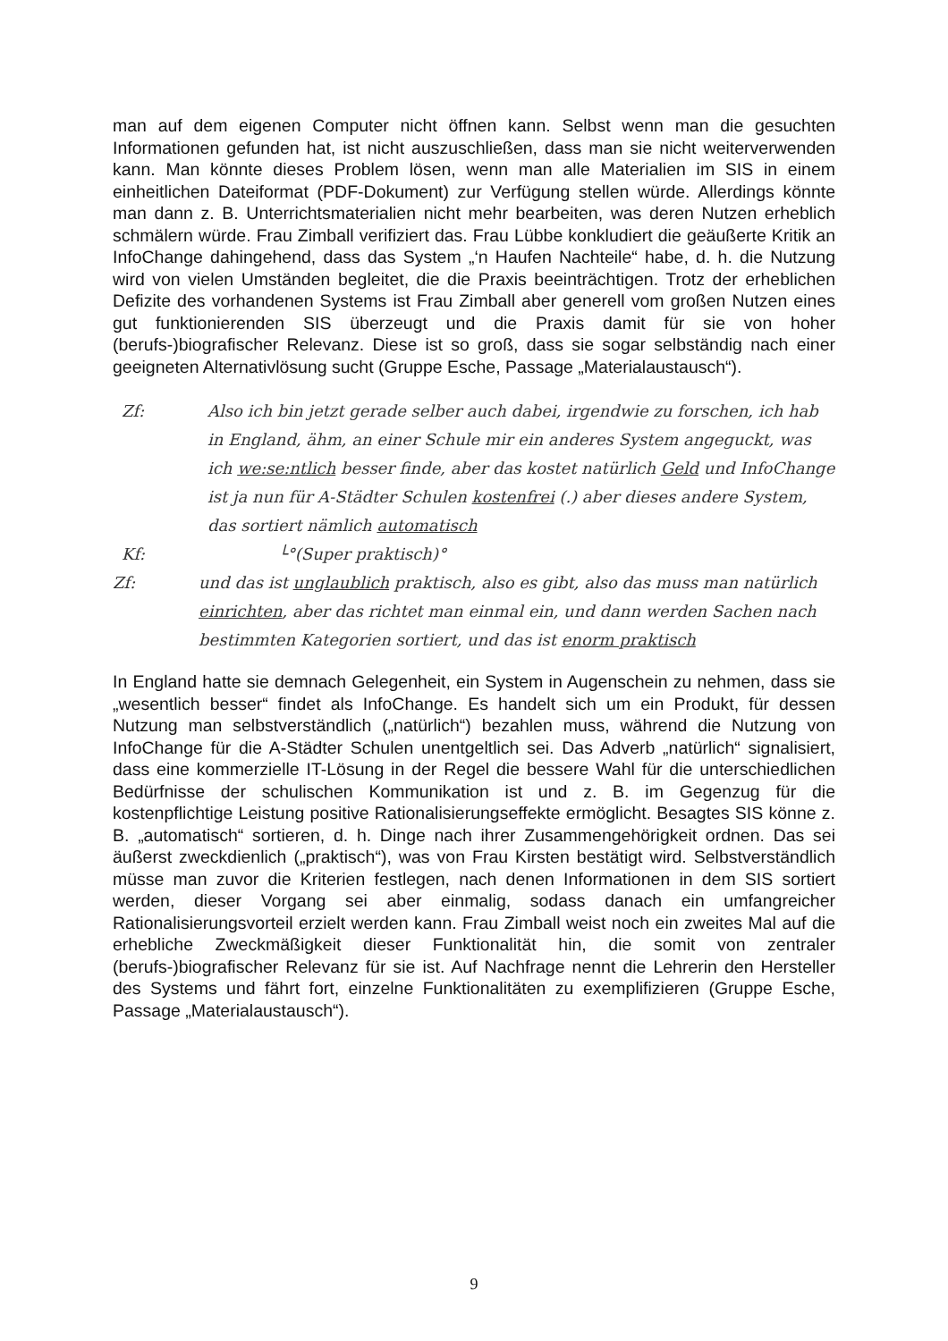man auf dem eigenen Computer nicht öffnen kann. Selbst wenn man die gesuchten Informationen gefunden hat, ist nicht auszuschließen, dass man sie nicht weiterverwenden kann. Man könnte dieses Problem lösen, wenn man alle Materialien im SIS in einem einheitlichen Dateiformat (PDF-Dokument) zur Verfügung stellen würde. Allerdings könnte man dann z. B. Unterrichtsmaterialien nicht mehr bearbeiten, was deren Nutzen erheblich schmälern würde. Frau Zimball verifiziert das. Frau Lübbe konkludiert die geäußerte Kritik an InfoChange dahingehend, dass das System „‘n Haufen Nachteile“ habe, d. h. die Nutzung wird von vielen Umständen begleitet, die die Praxis beeinträchtigen. Trotz der erheblichen Defizite des vorhandenen Systems ist Frau Zimball aber generell vom großen Nutzen eines gut funktionierenden SIS überzeugt und die Praxis damit für sie von hoher (berufs-)biografischer Relevanz. Diese ist so groß, dass sie sogar selbständig nach einer geeigneten Alternativlösung sucht (Gruppe Esche, Passage „Materialaustausch“).
Zf: Also ich bin jetzt gerade selber auch dabei, irgendwie zu forschen, ich hab in England, ähm, an einer Schule mir ein anderes System angeguckt, was ich we:se:ntlich besser finde, aber das kostet natürlich Geld und InfoChange ist ja nun für A-Städter Schulen kostenfrei (.) aber dieses andere System, das sortiert nämlich automatisch
Kf: └°(Super praktisch)°
Zf: und das ist unglaublich praktisch, also es gibt, also das muss man natürlich einrichten, aber das richtet man einmal ein, und dann werden Sachen nach bestimmten Kategorien sortiert, und das ist enorm praktisch
In England hatte sie demnach Gelegenheit, ein System in Augenschein zu nehmen, dass sie „wesentlich besser“ findet als InfoChange. Es handelt sich um ein Produkt, für dessen Nutzung man selbstverständlich („natürlich“) bezahlen muss, während die Nutzung von InfoChange für die A-Städter Schulen unentgeltlich sei. Das Adverb „natürlich“ signalisiert, dass eine kommerzielle IT-Lösung in der Regel die bessere Wahl für die unterschiedlichen Bedürfnisse der schulischen Kommunikation ist und z. B. im Gegenzug für die kostenpflichtige Leistung positive Rationalisierungseffekte ermöglicht. Besagtes SIS könne z. B. „automatisch“ sortieren, d. h. Dinge nach ihrer Zusammengehörigkeit ordnen. Das sei äußerst zweckdienlich („praktisch“), was von Frau Kirsten bestätigt wird. Selbstverständlich müsse man zuvor die Kriterien festlegen, nach denen Informationen in dem SIS sortiert werden, dieser Vorgang sei aber einmalig, sodass danach ein umfangreicher Rationalisierungsvorteil erzielt werden kann. Frau Zimball weist noch ein zweites Mal auf die erhebliche Zweckmäßigkeit dieser Funktionalität hin, die somit von zentraler (berufs-)biografischer Relevanz für sie ist. Auf Nachfrage nennt die Lehrerin den Hersteller des Systems und fährt fort, einzelne Funktionalitäten zu exemplifizieren (Gruppe Esche, Passage „Materialaustausch“).
9